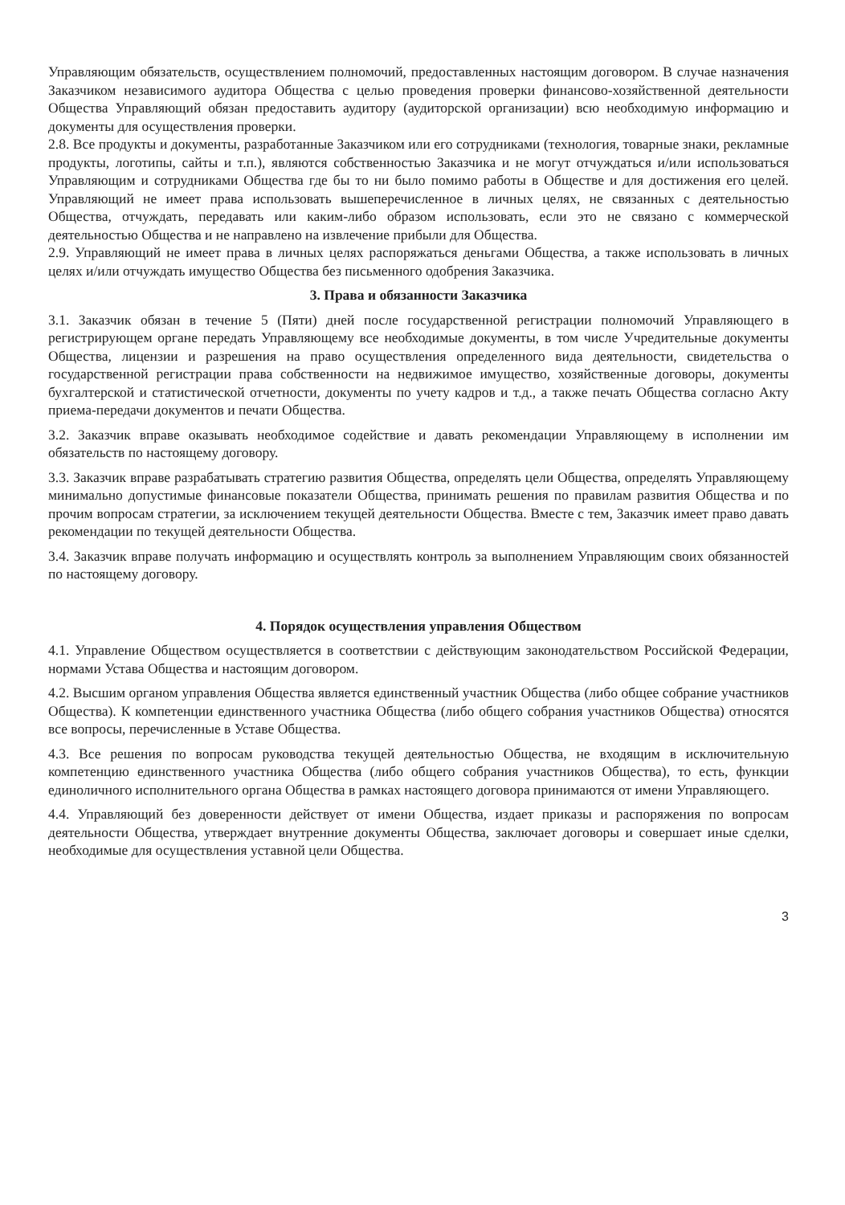Управляющим обязательств, осуществлением полномочий, предоставленных настоящим договором. В случае назначения Заказчиком независимого аудитора Общества с целью проведения проверки финансово-хозяйственной деятельности Общества Управляющий обязан предоставить аудитору (аудиторской организации) всю необходимую информацию и документы для осуществления проверки.
2.8. Все продукты и документы, разработанные Заказчиком или его сотрудниками (технология, товарные знаки, рекламные продукты, логотипы, сайты и т.п.), являются собственностью Заказчика и не могут отчуждаться и/или использоваться Управляющим и сотрудниками Общества где бы то ни было помимо работы в Обществе и для достижения его целей. Управляющий не имеет права использовать вышеперечисленное в личных целях, не связанных с деятельностью Общества, отчуждать, передавать или каким-либо образом использовать, если это не связано с коммерческой деятельностью Общества и не направлено на извлечение прибыли для Общества.
2.9. Управляющий не имеет права в личных целях распоряжаться деньгами Общества, а также использовать в личных целях и/или отчуждать имущество Общества без письменного одобрения Заказчика.
3. Права и обязанности Заказчика
3.1. Заказчик обязан в течение 5 (Пяти) дней после государственной регистрации полномочий Управляющего в регистрирующем органе передать Управляющему все необходимые документы, в том числе Учредительные документы Общества, лицензии и разрешения на право осуществления определенного вида деятельности, свидетельства о государственной регистрации права собственности на недвижимое имущество, хозяйственные договоры, документы бухгалтерской и статистической отчетности, документы по учету кадров и т.д., а также печать Общества согласно Акту приема-передачи документов и печати Общества.
3.2. Заказчик вправе оказывать необходимое содействие и давать рекомендации Управляющему в исполнении им обязательств по настоящему договору.
3.3. Заказчик вправе разрабатывать стратегию развития Общества, определять цели Общества, определять Управляющему минимально допустимые финансовые показатели Общества, принимать решения по правилам развития Общества и по прочим вопросам стратегии, за исключением текущей деятельности Общества. Вместе с тем, Заказчик имеет право давать рекомендации по текущей деятельности Общества.
3.4. Заказчик вправе получать информацию и осуществлять контроль за выполнением Управляющим своих обязанностей по настоящему договору.
4. Порядок осуществления управления Обществом
4.1. Управление Обществом осуществляется в соответствии с действующим законодательством Российской Федерации, нормами Устава Общества и настоящим договором.
4.2. Высшим органом управления Общества является единственный участник Общества (либо общее собрание участников Общества). К компетенции единственного участника Общества (либо общего собрания участников Общества) относятся все вопросы, перечисленные в Уставе Общества.
4.3. Все решения по вопросам руководства текущей деятельностью Общества, не входящим в исключительную компетенцию единственного участника Общества (либо общего собрания участников Общества), то есть, функции единоличного исполнительного органа Общества в рамках настоящего договора принимаются от имени Управляющего.
4.4. Управляющий без доверенности действует от имени Общества, издает приказы и распоряжения по вопросам деятельности Общества, утверждает внутренние документы Общества, заключает договоры и совершает иные сделки, необходимые для осуществления уставной цели Общества.
3